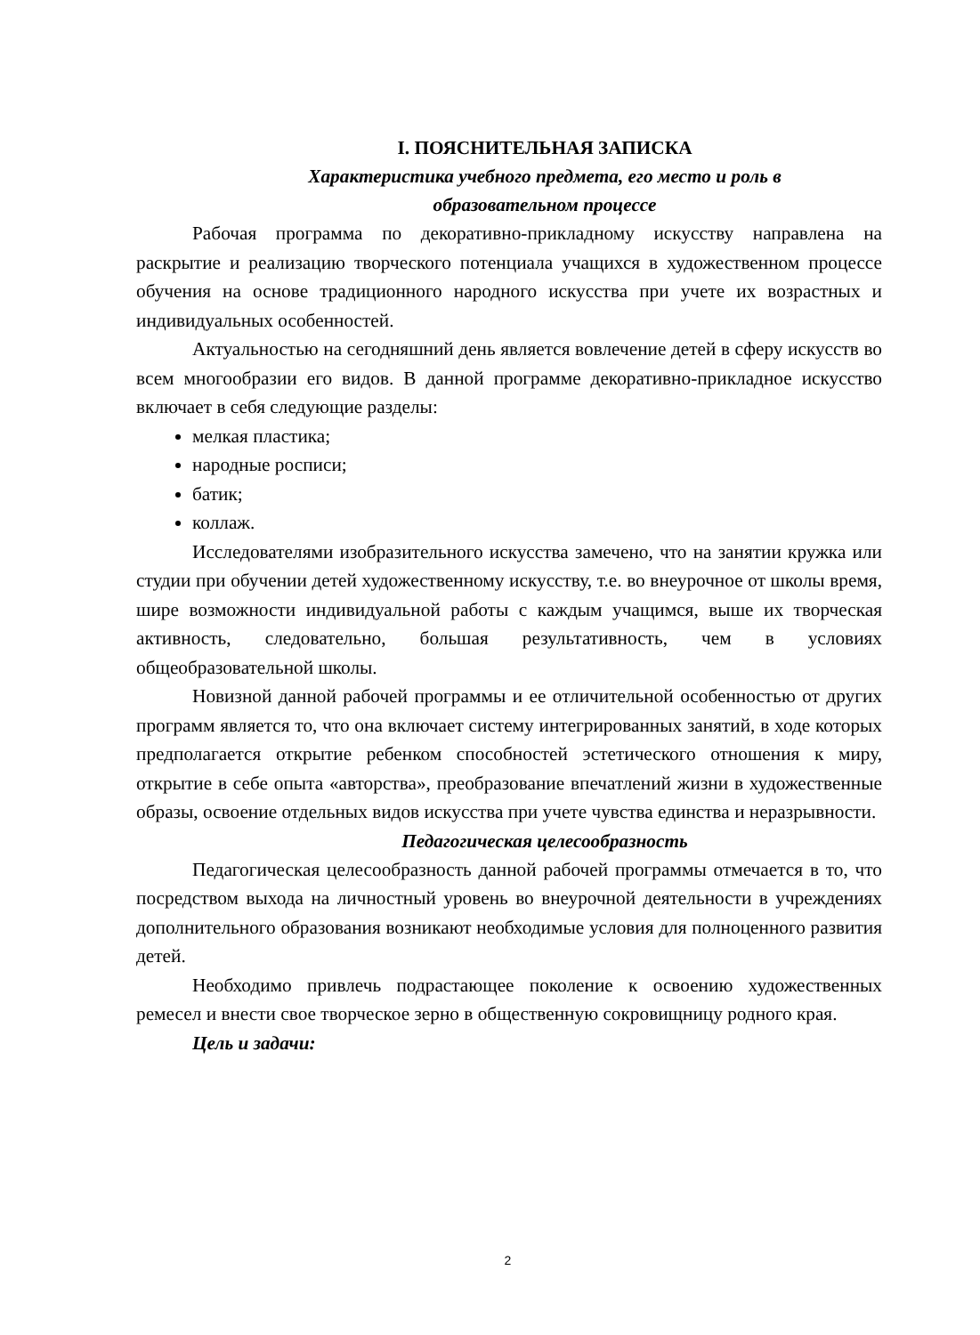I. ПОЯСНИТЕЛЬНАЯ ЗАПИСКА
Характеристика учебного предмета, его место и роль в
образовательном процессе
Рабочая программа по декоративно-прикладному искусству направлена на раскрытие и реализацию творческого потенциала учащихся в художественном процессе обучения на основе традиционного народного искусства при учете их возрастных и индивидуальных особенностей.
Актуальностью на сегодняшний день является вовлечение детей в сферу искусств во всем многообразии его видов. В данной программе декоративно-прикладное искусство включает в себя следующие разделы:
мелкая пластика;
народные росписи;
батик;
коллаж.
Исследователями изобразительного искусства замечено, что на занятии кружка или студии при обучении детей художественному искусству, т.е. во внеурочное от школы время, шире возможности индивидуальной работы с каждым учащимся, выше их творческая активность, следовательно, большая результативность, чем в условиях общеобразовательной школы.
Новизной данной рабочей программы и ее отличительной особенностью от других программ является то, что она включает систему интегрированных занятий, в ходе которых предполагается открытие ребенком способностей эстетического отношения к миру, открытие в себе опыта «авторства», преобразование впечатлений жизни в художественные образы, освоение отдельных видов искусства при учете чувства единства и неразрывности.
Педагогическая целесообразность
Педагогическая целесообразность данной рабочей программы отмечается в то, что посредством выхода на личностный уровень во внеурочной деятельности в учреждениях дополнительного образования возникают необходимые условия для полноценного развития детей.
Необходимо привлечь подрастающее поколение к освоению художественных ремесел и внести свое творческое зерно в общественную сокровищницу родного края.
Цель и задачи:
2